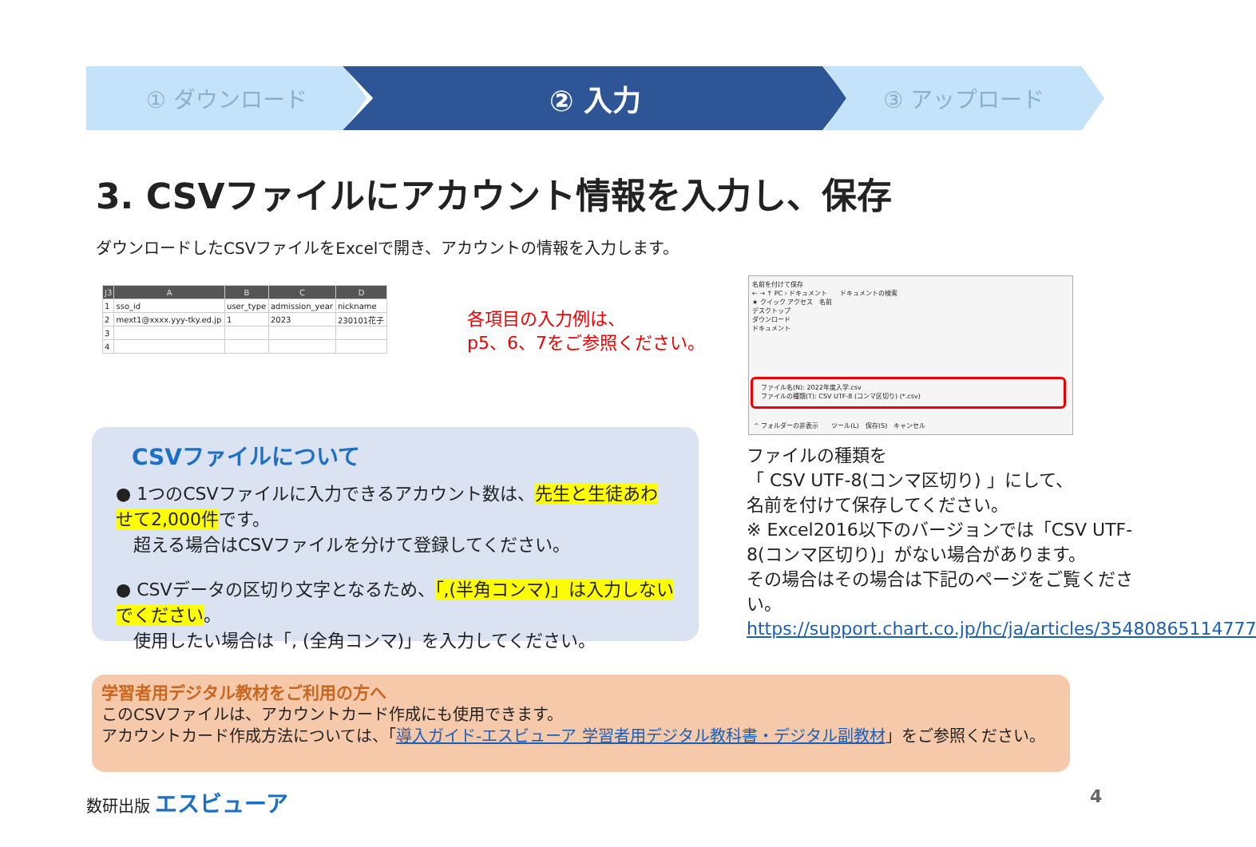① ダウンロード
② 入力
③ アップロード
3. CSVファイルにアカウント情報を入力し、保存
ダウンロードしたCSVファイルをExcelで開き、アカウントの情報を入力します。
| J3 | A | B | C | D |
| --- | --- | --- | --- | --- |
| 1 | sso_id | user_type | admission_year | nickname |
| 2 | mext1@xxxx.yyy-tky.ed.jp | 1 | 2023 | 230101花子 |
| 3 | | | | |
| 4 | | | | |
各項目の入力例は、
p5、6、7をご参照ください。
名前を付けて保存
← → ↑ PC › ドキュメント　　ドキュメントの検索
★ クイック アクセス　名前
デスクトップ
ダウンロード
ドキュメント
ファイル名(N): 2022年度入学.csv
ファイルの種類(T): CSV UTF-8 (コンマ区切り) (*.csv)
^ フォルダーの非表示　　ツール(L)　保存(S)　キャンセル
CSVファイルについて
● 1つのCSVファイルに入力できるアカウント数は、先生と生徒あわせて2,000件です。
　超える場合はCSVファイルを分けて登録してください。
● CSVデータの区切り文字となるため、「,(半角コンマ)」は入力しないでください。
　使用したい場合は「, (全角コンマ)」を入力してください。
ファイルの種類を
「 CSV UTF-8(コンマ区切り) 」にして、
名前を付けて保存してください。
※ Excel2016以下のバージョンでは「CSV UTF-8(コンマ区切り)」がない場合があります。
その場合はその場合は下記のページをご覧ください。
https://support.chart.co.jp/hc/ja/articles/35480865114777
学習者用デジタル教材をご利用の方へ
このCSVファイルは、アカウントカード作成にも使用できます。
アカウントカード作成方法については、「導入ガイド-エスビューア 学習者用デジタル教科書・デジタル副教材」をご参照ください。
数研出版 エスビューア 4